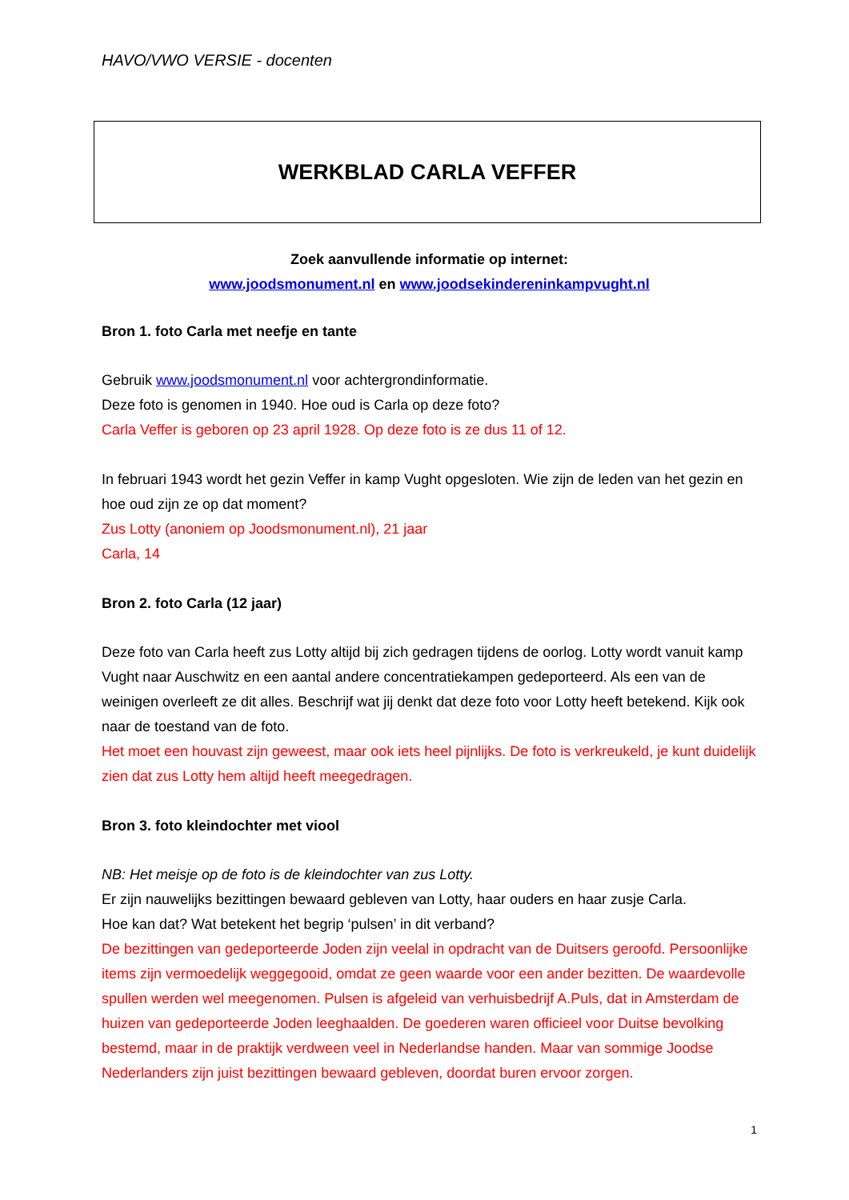HAVO/VWO VERSIE - docenten
WERKBLAD CARLA VEFFER
Zoek aanvullende informatie op internet:
www.joodsmonument.nl en www.joodsekindereninkampvught.nl
Bron 1. foto Carla met neefje en tante
Gebruik www.joodsmonument.nl voor achtergrondinformatie.
Deze foto is genomen in 1940. Hoe oud is Carla op deze foto?
Carla Veffer is geboren op 23 april 1928. Op deze foto is ze dus 11 of 12.
In februari 1943 wordt het gezin Veffer in kamp Vught opgesloten. Wie zijn de leden van het gezin en hoe oud zijn ze op dat moment?
Zus Lotty (anoniem op Joodsmonument.nl), 21 jaar
Carla, 14
Bron 2. foto Carla (12 jaar)
Deze foto van Carla heeft zus Lotty altijd bij zich gedragen tijdens de oorlog. Lotty wordt vanuit kamp Vught naar Auschwitz en een aantal andere concentratiekampen gedeporteerd. Als een van de weinigen overleeft ze dit alles. Beschrijf wat jij denkt dat deze foto voor Lotty heeft betekend. Kijk ook naar de toestand van de foto.
Het moet een houvast zijn geweest, maar ook iets heel pijnlijks. De foto is verkreukeld, je kunt duidelijk zien dat zus Lotty hem altijd heeft meegedragen.
Bron 3. foto kleindochter met viool
NB: Het meisje op de foto is de kleindochter van zus Lotty.
Er zijn nauwelijks bezittingen bewaard gebleven van Lotty, haar ouders en haar zusje Carla.
Hoe kan dat? Wat betekent het begrip ‘pulsen’ in dit verband?
De bezittingen van gedeporteerde Joden zijn veelal in opdracht van de Duitsers geroofd. Persoonlijke items zijn vermoedelijk weggegooid, omdat ze geen waarde voor een ander bezitten. De waardevolle spullen werden wel meegenomen. Pulsen is afgeleid van verhuisbedrijf A.Puls, dat in Amsterdam de huizen van gedeporteerde Joden leeghaalden. De goederen waren officieel voor Duitse bevolking bestemd, maar in de praktijk verdween veel in Nederlandse handen. Maar van sommige Joodse Nederlanders zijn juist bezittingen bewaard gebleven, doordat buren ervoor zorgen.
1